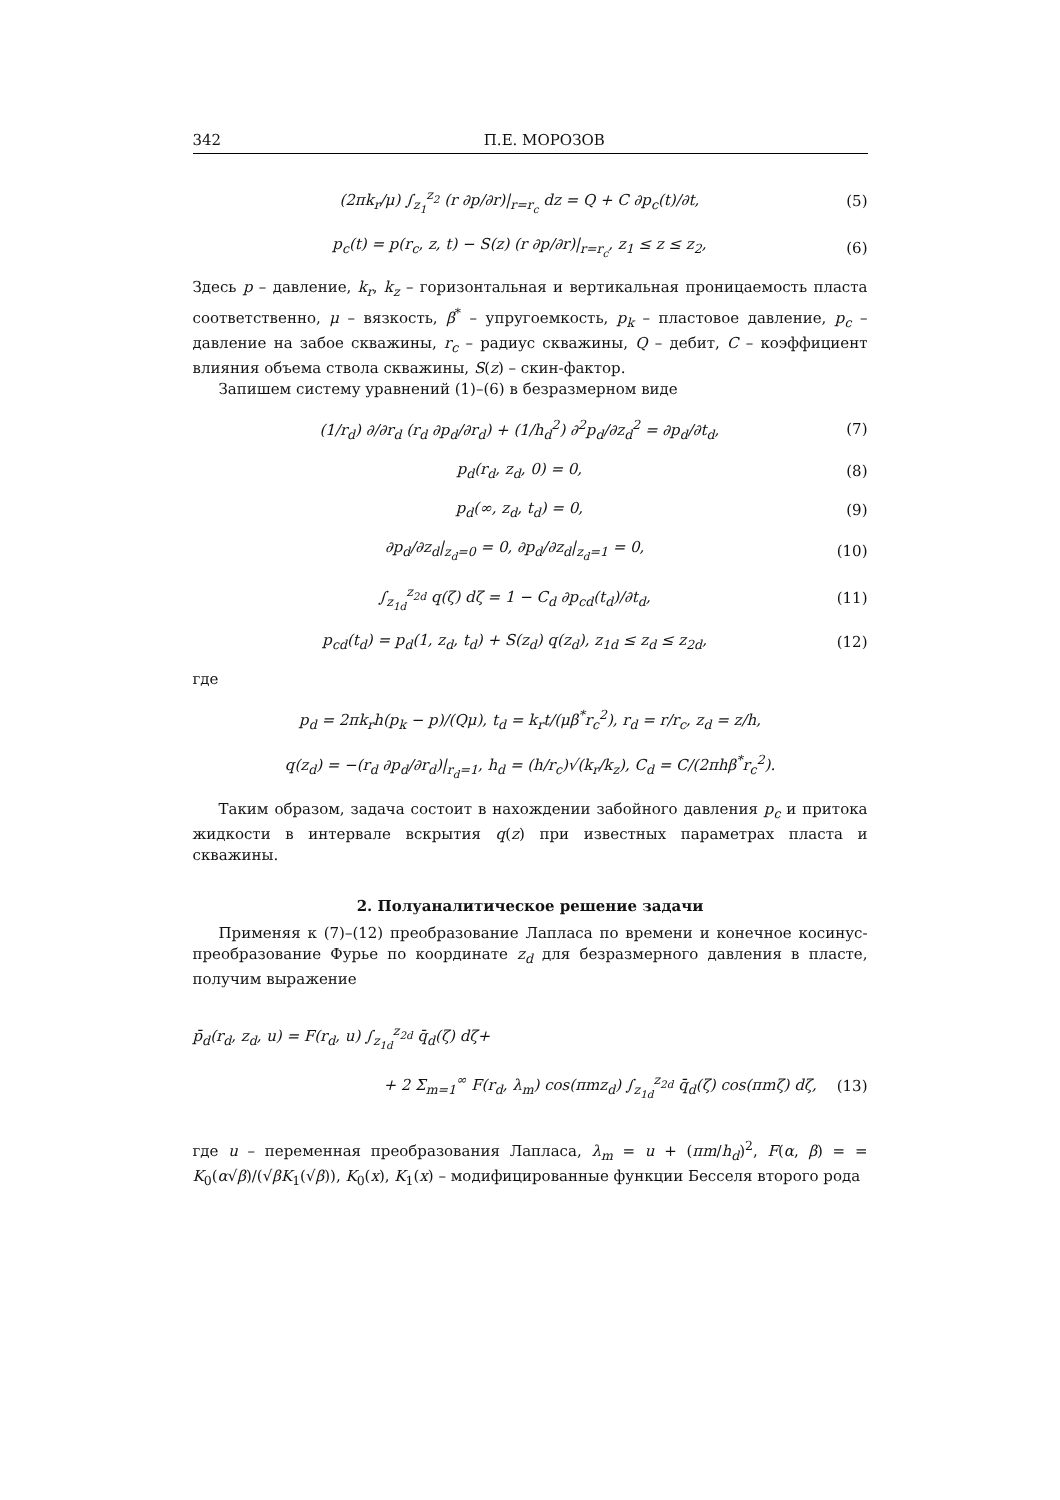342 П.Е. МОРОЗОВ
(2πk<sub>r</sub>/μ) ∫<sub>z<sub>1</sub></sub><sup>z<sub>2</sub></sup> (r ∂p/∂r)|<sub>r=r<sub>c</sub></sub> dz = Q + C ∂p<sub>c</sub>(t)/∂t, (5)
p<sub>c</sub>(t) = p(r<sub>c</sub>, z, t) − S(z) (r ∂p/∂r)|<sub>r=r<sub>c</sub></sub>, z<sub>1</sub> ≤ z ≤ z<sub>2</sub>, (6)
Здесь p – давление, k<sub>r</sub>, k<sub>z</sub> – горизонтальная и вертикальная проницаемость пласта соответственно, μ – вязкость, β<sup>*</sup> – упругоемкость, p<sub>k</sub> – пластовое давление, p<sub>c</sub> – давление на забое скважины, r<sub>c</sub> – радиус скважины, Q – дебит, C – коэффициент влияния объема ствола скважины, S(z) – скин-фактор.
Запишем систему уравнений (1)–(6) в безразмерном виде
(1/r<sub>d</sub>) ∂/∂r<sub>d</sub> (r<sub>d</sub> ∂p<sub>d</sub>/∂r<sub>d</sub>) + (1/h<sub>d</sub><sup>2</sup>) ∂<sup>2</sup>p<sub>d</sub>/∂z<sub>d</sub><sup>2</sup> = ∂p<sub>d</sub>/∂t<sub>d</sub>, (7)
p<sub>d</sub>(r<sub>d</sub>, z<sub>d</sub>, 0) = 0, (8)
p<sub>d</sub>(∞, z<sub>d</sub>, t<sub>d</sub>) = 0, (9)
∂p<sub>d</sub>/∂z<sub>d</sub>|<sub>z<sub>d</sub>=0</sub> = 0, ∂p<sub>d</sub>/∂z<sub>d</sub>|<sub>z<sub>d</sub>=1</sub> = 0, (10)
∫<sub>z<sub>1d</sub></sub><sup>z<sub>2d</sub></sup> q(ζ) dζ = 1 − C<sub>d</sub> ∂p<sub>cd</sub>(t<sub>d</sub>)/∂t<sub>d</sub>, (11)
p<sub>cd</sub>(t<sub>d</sub>) = p<sub>d</sub>(1, z<sub>d</sub>, t<sub>d</sub>) + S(z<sub>d</sub>) q(z<sub>d</sub>), z<sub>1d</sub> ≤ z<sub>d</sub> ≤ z<sub>2d</sub>, (12)
где
p<sub>d</sub> = 2πk<sub>r</sub>h(p<sub>k</sub> − p)/(Qμ), t<sub>d</sub> = k<sub>r</sub>t/(μβ<sup>*</sup>r<sub>c</sub><sup>2</sup>), r<sub>d</sub> = r/r<sub>c</sub>, z<sub>d</sub> = z/h,
q(z<sub>d</sub>) = −(r<sub>d</sub> ∂p<sub>d</sub>/∂r<sub>d</sub>)|<sub>r<sub>d</sub>=1</sub>, h<sub>d</sub> = (h/r<sub>c</sub>)√(k<sub>r</sub>/k<sub>z</sub>), C<sub>d</sub> = C/(2πhβ<sup>*</sup>r<sub>c</sub><sup>2</sup>).
Таким образом, задача состоит в нахождении забойного давления p<sub>c</sub> и притока жидкости в интервале вскрытия q(z) при известных параметрах пласта и скважины.
2. Полуаналитическое решение задачи
Применяя к (7)–(12) преобразование Лапласа по времени и конечное косинус-преобразование Фурье по координате z<sub>d</sub> для безразмерного давления в пласте, получим выражение
p̄<sub>d</sub>(r<sub>d</sub>, z<sub>d</sub>, u) = F(r<sub>d</sub>, u) ∫<sub>z<sub>1d</sub></sub><sup>z<sub>2d</sub></sup> q̄<sub>d</sub>(ζ) dζ+
+ 2 Σ<sub>m=1</sub><sup>∞</sup> F(r<sub>d</sub>, λ<sub>m</sub>) cos(πmz<sub>d</sub>) ∫<sub>z<sub>1d</sub></sub><sup>z<sub>2d</sub></sup> q̄<sub>d</sub>(ζ) cos(πmζ) dζ, (13)
где u – переменная преобразования Лапласа, λ<sub>m</sub> = u + (πm/h<sub>d</sub>)<sup>2</sup>, F(α, β) = = K<sub>0</sub>(α√β)/(√βK<sub>1</sub>(√β)), K<sub>0</sub>(x), K<sub>1</sub>(x) – модифицированные функции Бесселя второго рода